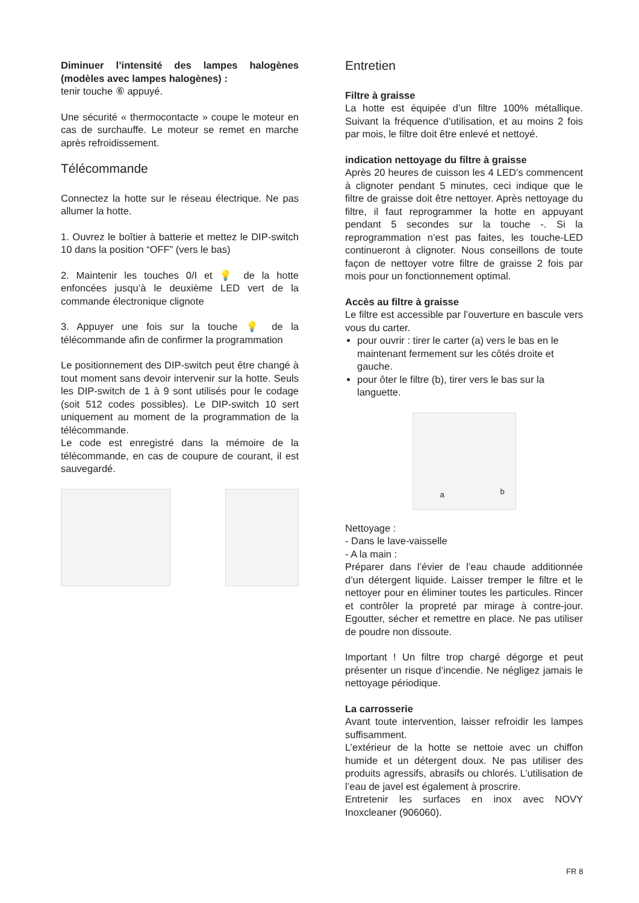Diminuer l’intensité des lampes halogènes (modèles avec lampes halogènes) :
tenir touche ⑥ appuyé.
Une sécurité « thermocontacte » coupe le moteur en cas de surchauffe. Le moteur se remet en marche après refroidissement.
Télécommande
Connectez la hotte sur le réseau électrique. Ne pas allumer la hotte.
1. Ouvrez le boîtier à batterie et mettez le DIP-switch 10 dans la position “OFF” (vers le bas)
2. Maintenir les touches 0/I et 💡 de la hotte enfoncées jusqu’à le deuxième LED vert de la commande électronique clignote
3. Appuyer une fois sur la touche 💡 de la télécommande afin de confirmer la programmation
Le positionnement des DIP-switch peut être changé à tout moment sans devoir intervenir sur la hotte. Seuls les DIP-switch de 1 à 9 sont utilisés pour le codage (soit 512 codes possibles). Le DIP-switch 10 sert uniquement au moment de la programmation de la télécommande.
Le code est enregistré dans la mémoire de la télécommande, en cas de coupure de courant, il est sauvegardé.
Entretien
Filtre à graisse
La hotte est équipée d’un filtre 100% métallique. Suivant la fréquence d’utilisation, et au moins 2 fois par mois, le filtre doit être enlevé et nettoyé.
indication nettoyage du filtre à graisse
Après 20 heures de cuisson les 4 LED’s commencent à clignoter pendant 5 minutes, ceci indique que le filtre de graisse doit être nettoyer. Après nettoyage du filtre, il faut reprogrammer la hotte en appuyant pendant 5 secondes sur la touche -. Si la reprogrammation n’est pas faites, les touche-LED continueront à clignoter. Nous conseillons de toute façon de nettoyer votre filtre de graisse 2 fois par mois pour un fonctionnement optimal.
Accès au filtre à graisse
Le filtre est accessible par l’ouverture en bascule vers vous du carter.
pour ouvrir : tirer le carter (a) vers le bas en le maintenant fermement sur les côtés droite et gauche.
pour ôter le filtre (b), tirer vers le bas sur la languette.
a b
Nettoyage :
- Dans le lave-vaisselle
- A la main :
Préparer dans l’évier de l’eau chaude additionnée d’un détergent liquide. Laisser tremper le filtre et le nettoyer pour en éliminer toutes les particules. Rincer et contrôler la propreté par mirage à contre-jour. Egoutter, sécher et remettre en place. Ne pas utiliser de poudre non dissoute.
Important ! Un filtre trop chargé dégorge et peut présenter un risque d’incendie. Ne négligez jamais le nettoyage périodique.
La carrosserie
Avant toute intervention, laisser refroidir les lampes suffisamment.
L’extérieur de la hotte se nettoie avec un chiffon humide et un détergent doux. Ne pas utiliser des produits agressifs, abrasifs ou chlorés. L’utilisation de l’eau de javel est également à proscrire.
Entretenir les surfaces en inox avec NOVY Inoxcleaner (906060).
FR 8